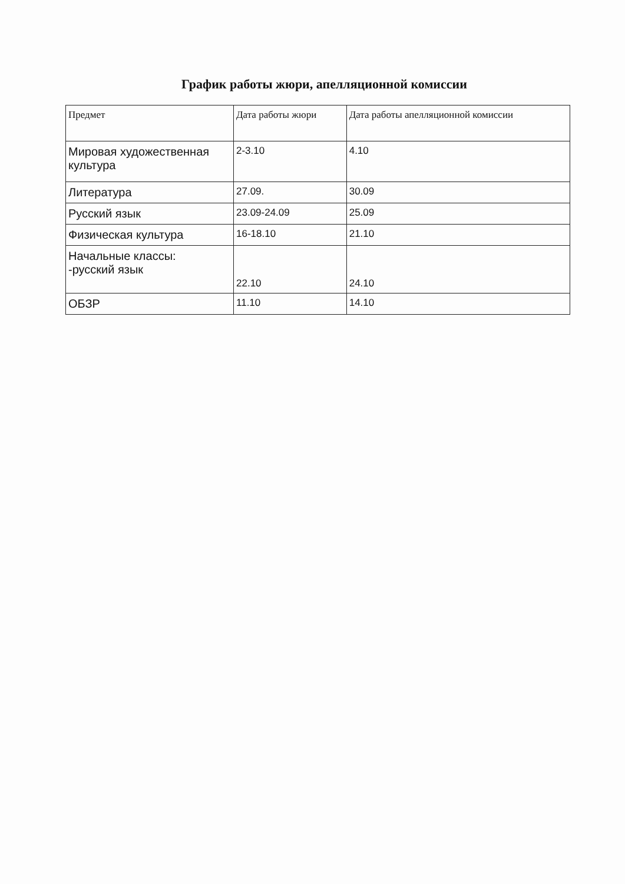График работы жюри, апелляционной комиссии
| Предмет | Дата работы жюри | Дата работы апелляционной комиссии |
| --- | --- | --- |
| Мировая художественная культура | 2-3.10 | 4.10 |
| Литература | 27.09. | 30.09 |
| Русский язык | 23.09-24.09 | 25.09 |
| Физическая культура | 16-18.10 | 21.10 |
| Начальные классы: -русский язык | 22.10 | 24.10 |
| ОБЗР | 11.10 | 14.10 |